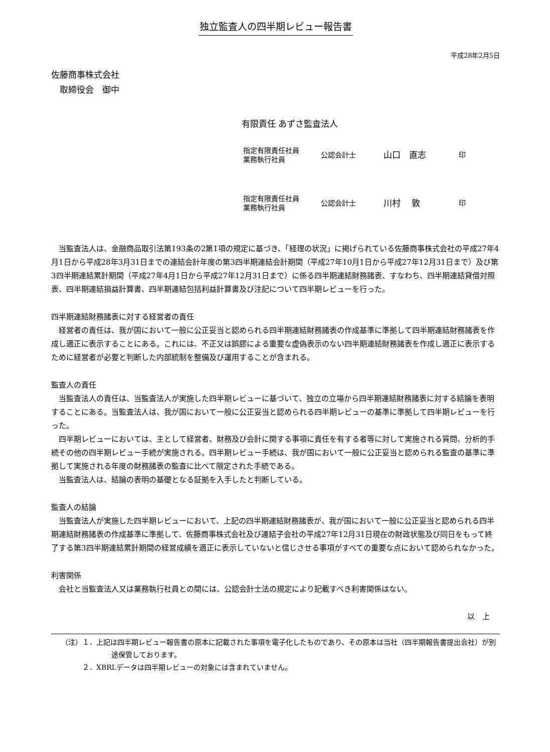独立監査人の四半期レビュー報告書
平成28年2月5日
佐藤商事株式会社
　取締役会　御中
有限責任 あずさ監査法人
指定有限責任社員
業務執行社員
公認会計士
山口　直志
印
指定有限責任社員
業務執行社員
公認会計士
川村　 敦
印
当監査法人は、金融商品取引法第193条の2第1項の規定に基づき、「経理の状況」に掲げられている佐藤商事株式会社の平成27年4月1日から平成28年3月31日までの連結会計年度の第3四半期連結会計期間（平成27年10月1日から平成27年12月31日まで）及び第3四半期連結累計期間（平成27年4月1日から平成27年12月31日まで）に係る四半期連結財務諸表、すなわち、四半期連結貸借対照表、四半期連結損益計算書、四半期連結包括利益計算書及び注記について四半期レビューを行った。
四半期連結財務諸表に対する経営者の責任
経営者の責任は、我が国において一般に公正妥当と認められる四半期連結財務諸表の作成基準に準拠して四半期連結財務諸表を作成し適正に表示することにある。これには、不正又は誤謬による重要な虚偽表示のない四半期連結財務諸表を作成し適正に表示するために経営者が必要と判断した内部統制を整備及び運用することが含まれる。
監査人の責任
当監査法人の責任は、当監査法人が実施した四半期レビューに基づいて、独立の立場から四半期連結財務諸表に対する結論を表明することにある。当監査法人は、我が国において一般に公正妥当と認められる四半期レビューの基準に準拠して四半期レビューを行った。
四半期レビューにおいては、主として経営者、財務及び会計に関する事項に責任を有する者等に対して実施される質問、分析的手続その他の四半期レビュー手続が実施される。四半期レビュー手続は、我が国において一般に公正妥当と認められる監査の基準に準拠して実施される年度の財務諸表の監査に比べて限定された手続である。
当監査法人は、結論の表明の基礎となる証拠を入手したと判断している。
監査人の結論
当監査法人が実施した四半期レビューにおいて、上記の四半期連結財務諸表が、我が国において一般に公正妥当と認められる四半期連結財務諸表の作成基準に準拠して、佐藤商事株式会社及び連結子会社の平成27年12月31日現在の財政状態及び同日をもって終了する第3四半期連結累計期間の経営成績を適正に表示していないと信じさせる事項がすべての重要な点において認められなかった。
利害関係
会社と当監査法人又は業務執行社員との間には、公認会計士法の規定により記載すべき利害関係はない。
以　上
（注）１．上記は四半期レビュー報告書の原本に記載された事項を電子化したものであり、その原本は当社（四半期報告書提出会社）が別途保管しております。
　　　２．XBRLデータは四半期レビューの対象には含まれていません。